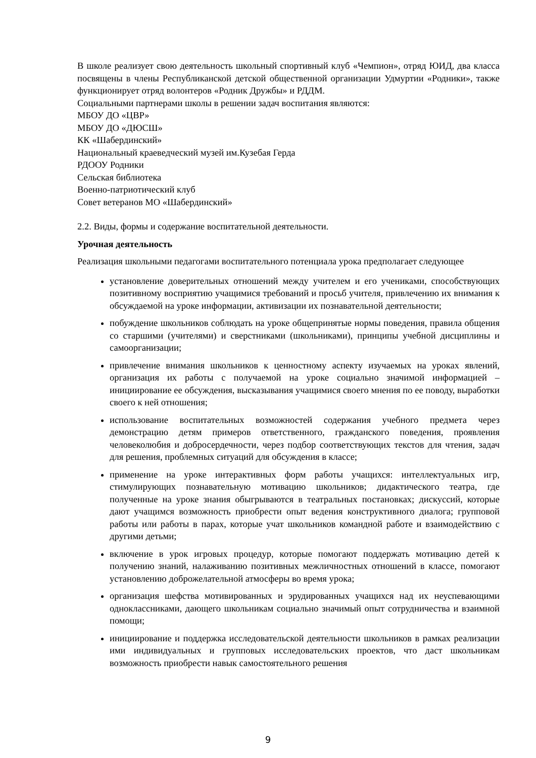В школе реализует свою деятельность школьный спортивный клуб «Чемпион», отряд ЮИД, два класса посвящены в члены Республиканской детской общественной организации Удмуртии «Родники», также функционирует отряд волонтеров «Родник Дружбы» и РДДМ.
Социальными партнерами школы в решении задач воспитания являются:
МБОУ ДО «ЦВР»
МБОУ ДО «ДЮСШ»
КК «Шабердинский»
Национальный краеведческий музей им.Кузебая Герда
РДООУ Родники
Сельская библиотека
Военно-патриотический клуб
Совет ветеранов МО «Шабердинский»
2.2. Виды, формы и содержание воспитательной деятельности.
Урочная деятельность
Реализация школьными педагогами воспитательного потенциала урока предполагает следующее
установление доверительных отношений между учителем и его учениками, способствующих позитивному восприятию учащимися требований и просьб учителя, привлечению их внимания к обсуждаемой на уроке информации, активизации их познавательной деятельности;
побуждение школьников соблюдать на уроке общепринятые нормы поведения, правила общения со старшими (учителями) и сверстниками (школьниками), принципы учебной дисциплины и самоорганизации;
привлечение внимания школьников к ценностному аспекту изучаемых на уроках явлений, организация их работы с получаемой на уроке социально значимой информацией – инициирование ее обсуждения, высказывания учащимися своего мнения по ее поводу, выработки своего к ней отношения;
использование воспитательных возможностей содержания учебного предмета через демонстрацию детям примеров ответственного, гражданского поведения, проявления человеколюбия и добросердечности, через подбор соответствующих текстов для чтения, задач для решения, проблемных ситуаций для обсуждения в классе;
применение на уроке интерактивных форм работы учащихся: интеллектуальных игр, стимулирующих познавательную мотивацию школьников; дидактического театра, где полученные на уроке знания обыгрываются в театральных постановках; дискуссий, которые дают учащимся возможность приобрести опыт ведения конструктивного диалога; групповой работы или работы в парах, которые учат школьников командной работе и взаимодействию с другими детьми;
включение в урок игровых процедур, которые помогают поддержать мотивацию детей к получению знаний, налаживанию позитивных межличностных отношений в классе, помогают установлению доброжелательной атмосферы во время урока;
организация шефства мотивированных и эрудированных учащихся над их неуспевающими одноклассниками, дающего школьникам социально значимый опыт сотрудничества и взаимной помощи;
инициирование и поддержка исследовательской деятельности школьников в рамках реализации ими индивидуальных и групповых исследовательских проектов, что даст школьникам возможность приобрести навык самостоятельного решения
9